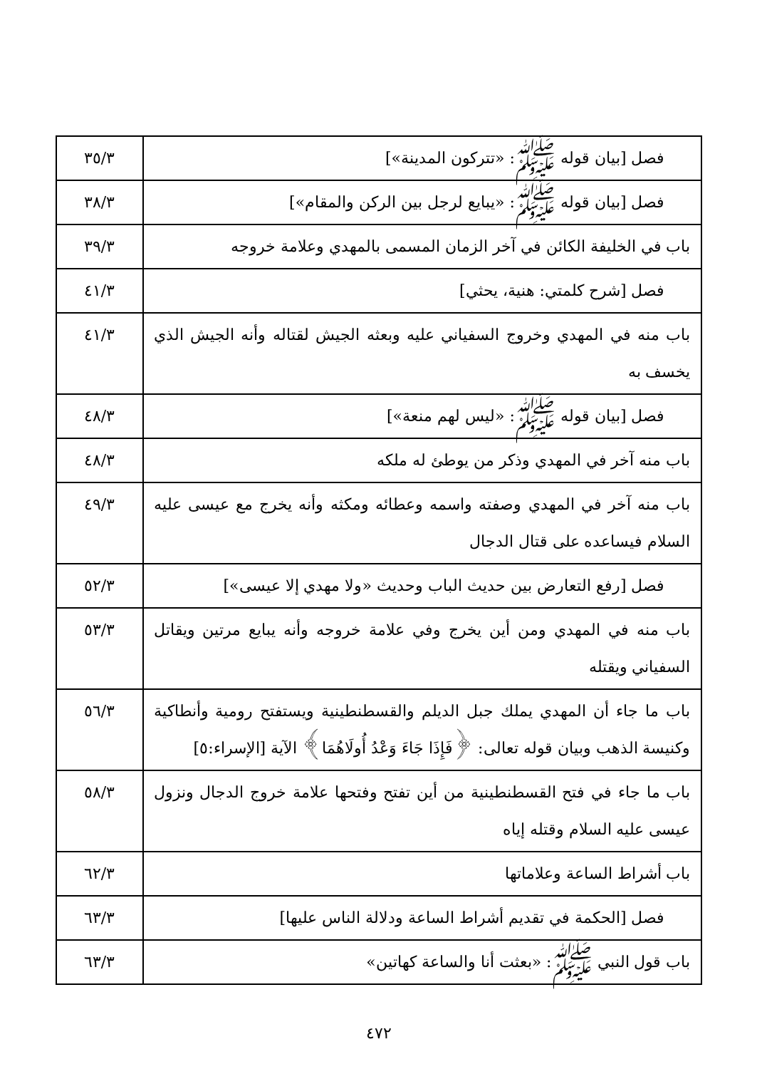| فصل [بيان قوله ﷺ: «تتركون المدينة»] | ٣٥/٣ |
| فصل [بيان قوله ﷺ: «يبايع لرجل بين الركن والمقام»] | ٣٨/٣ |
| باب في الخليفة الكائن في آخر الزمان المسمى بالمهدي وعلامة خروجه | ٣٩/٣ |
| فصل [شرح كلمتي: هنية، يحثي] | ٤١/٣ |
| باب منه في المهدي وخروج السفياني عليه وبعثه الجيش لقتاله وأنه الجيش الذي يخسف به | ٤١/٣ |
| فصل [بيان قوله ﷺ: «ليس لهم منعة»] | ٤٨/٣ |
| باب منه آخر في المهدي وذكر من يوطئ له ملكه | ٤٨/٣ |
| باب منه آخر في المهدي وصفته واسمه وعطائه ومكثه وأنه يخرج مع عيسى عليه السلام فيساعده على قتال الدجال | ٤٩/٣ |
| فصل [رفع التعارض بين حديث الباب وحديث «ولا مهدي إلا عيسى»] | ٥٢/٣ |
| باب منه في المهدي ومن أين يخرج وفي علامة خروجه وأنه يبايع مرتين ويقاتل السفياني ويقتله | ٥٣/٣ |
| باب ما جاء أن المهدي يملك جبل الديلم والقسطنطينية ويستفتح رومية وأنطاكية وكنيسة الذهب وبيان قوله تعالى: ﴿فَإِذَا جَاءَ وَعْدُ أُولَاهُمَا﴾ الآية [الإسراء:٥] | ٥٦/٣ |
| باب ما جاء في فتح القسطنطينية من أين تفتح وفتحها علامة خروج الدجال ونزول عيسى عليه السلام وقتله إياه | ٥٨/٣ |
| باب أشراط الساعة وعلاماتها | ٦٢/٣ |
| فصل [الحكمة في تقديم أشراط الساعة ودلالة الناس عليها] | ٦٣/٣ |
| باب قول النبي ﷺ: «بعثت أنا والساعة كهاتين» | ٦٣/٣ |
٤٧٢